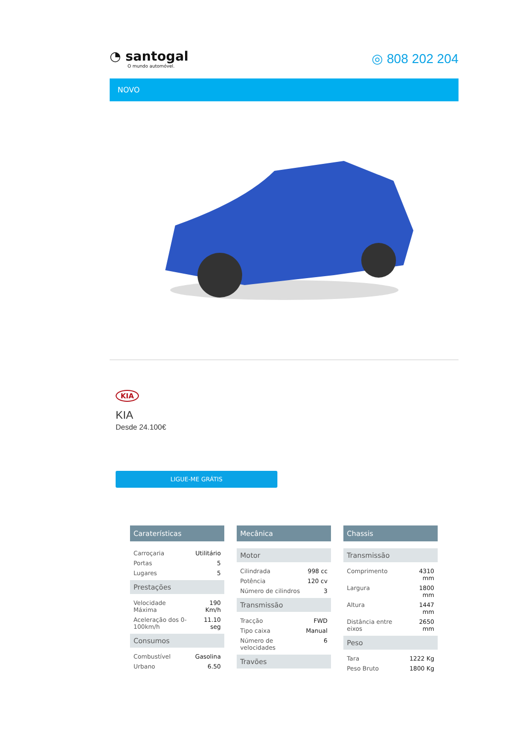◔ santogal
O mundo automóvel.
◎ 808 202 204
NOVO
KIA
KIA
Desde 24.100€
LIGUE-ME GRÁTIS
Caraterísticas
| Carroçaria | Utilitário |
| Portas | 5 |
| Lugares | 5 |
Prestações
| Velocidade Máxima | 190 Km/h |
| Aceleração dos 0-100km/h | 11.10 seg |
Consumos
| Combustível | Gasolina |
| Urbano | 6.50 |
Mecânica
Motor
| Cilindrada | 998 cc |
| Potência | 120 cv |
| Número de cilindros | 3 |
Transmissão
| Tracção | FWD |
| Tipo caixa | Manual |
| Número de velocidades | 6 |
Travões
Chassis
Transmissão
| Comprimento | 4310 mm |
| Largura | 1800 mm |
| Altura | 1447 mm |
| Distância entre eixos | 2650 mm |
Peso
| Tara | 1222 Kg |
| Peso Bruto | 1800 Kg |